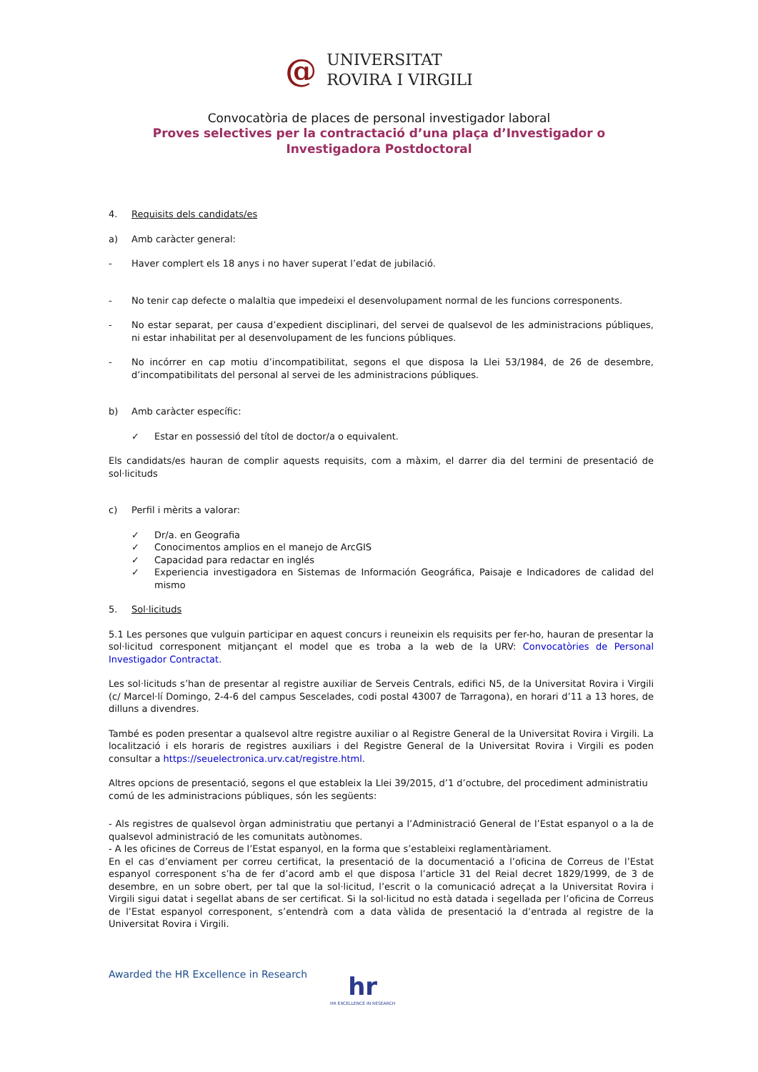@ UNIVERSITAT
ROVIRA I VIRGILI
Convocatòria de places de personal investigador laboral
Proves selectives per la contractació d’una plaça d’Investigador o
Investigadora Postdoctoral
4. Requisits dels candidats/es
a) Amb caràcter general:
- Haver complert els 18 anys i no haver superat l’edat de jubilació.
- No tenir cap defecte o malaltia que impedeixi el desenvolupament normal de les funcions corresponents.
- No estar separat, per causa d’expedient disciplinari, del servei de qualsevol de les administracions públiques, ni estar inhabilitat per al desenvolupament de les funcions públiques.
- No incórrer en cap motiu d’incompatibilitat, segons el que disposa la Llei 53/1984, de 26 de desembre, d’incompatibilitats del personal al servei de les administracions públiques.
b) Amb caràcter específic:
✓ Estar en possessió del títol de doctor/a o equivalent.
Els candidats/es hauran de complir aquests requisits, com a màxim, el darrer dia del termini de presentació de sol·licituds
c) Perfil i mèrits a valorar:
✓ Dr/a. en Geografia
✓ Conocimentos amplios en el manejo de ArcGIS
✓ Capacidad para redactar en inglés
✓ Experiencia investigadora en Sistemas de Información Geográfica, Paisaje e Indicadores de calidad del mismo
5. Sol·licituds
5.1 Les persones que vulguin participar en aquest concurs i reuneixin els requisits per fer-ho, hauran de presentar la sol·licitud corresponent mitjançant el model que es troba a la web de la URV: Convocatòries de Personal Investigador Contractat.
Les sol·licituds s’han de presentar al registre auxiliar de Serveis Centrals, edifici N5, de la Universitat Rovira i Virgili (c/ Marcel·lí Domingo, 2-4-6 del campus Sescelades, codi postal 43007 de Tarragona), en horari d’11 a 13 hores, de dilluns a divendres.
També es poden presentar a qualsevol altre registre auxiliar o al Registre General de la Universitat Rovira i Virgili. La localització i els horaris de registres auxiliars i del Registre General de la Universitat Rovira i Virgili es poden consultar a https://seuelectronica.urv.cat/registre.html.
Altres opcions de presentació, segons el que estableix la Llei 39/2015, d’1 d’octubre, del procediment administratiu comú de les administracions públiques, són les següents:
- Als registres de qualsevol òrgan administratiu que pertanyi a l’Administració General de l’Estat espanyol o a la de qualsevol administració de les comunitats autònomes.
- A les oficines de Correus de l’Estat espanyol, en la forma que s’estableixi reglamentàriament.
En el cas d’enviament per correu certificat, la presentació de la documentació a l’oficina de Correus de l’Estat espanyol corresponent s’ha de fer d’acord amb el que disposa l’article 31 del Reial decret 1829/1999, de 3 de desembre, en un sobre obert, per tal que la sol·licitud, l’escrit o la comunicació adreçat a la Universitat Rovira i Virgili sigui datat i segellat abans de ser certificat. Si la sol·licitud no està datada i segellada per l’oficina de Correus de l’Estat espanyol corresponent, s’entendrà com a data vàlida de presentació la d’entrada al registre de la Universitat Rovira i Virgili.
Awarded the HR Excellence in Research
hr
HR EXCELLENCE IN RESEARCH